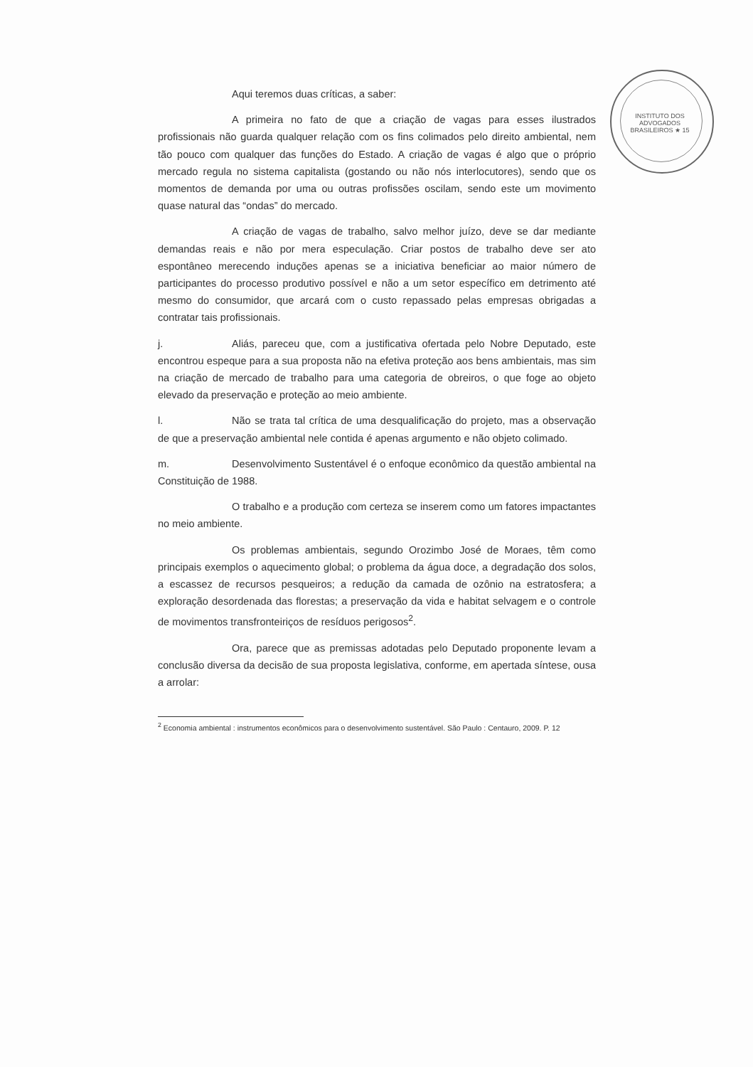INSTITUTO DOS ADVOGADOS BRASILEIROS ★ 15
Aqui teremos duas críticas, a saber:
A primeira no fato de que a criação de vagas para esses ilustrados profissionais não guarda qualquer relação com os fins colimados pelo direito ambiental, nem tão pouco com qualquer das funções do Estado. A criação de vagas é algo que o próprio mercado regula no sistema capitalista (gostando ou não nós interlocutores), sendo que os momentos de demanda por uma ou outras profissões oscilam, sendo este um movimento quase natural das “ondas” do mercado.
A criação de vagas de trabalho, salvo melhor juízo, deve se dar mediante demandas reais e não por mera especulação. Criar postos de trabalho deve ser ato espontâneo merecendo induções apenas se a iniciativa beneficiar ao maior número de participantes do processo produtivo possível e não a um setor específico em detrimento até mesmo do consumidor, que arcará com o custo repassado pelas empresas obrigadas a contratar tais profissionais.
j. Aliás, pareceu que, com a justificativa ofertada pelo Nobre Deputado, este encontrou espeque para a sua proposta não na efetiva proteção aos bens ambientais, mas sim na criação de mercado de trabalho para uma categoria de obreiros, o que foge ao objeto elevado da preservação e proteção ao meio ambiente.
l. Não se trata tal crítica de uma desqualificação do projeto, mas a observação de que a preservação ambiental nele contida é apenas argumento e não objeto colimado.
m. Desenvolvimento Sustentável é o enfoque econômico da questão ambiental na Constituição de 1988.
O trabalho e a produção com certeza se inserem como um fatores impactantes no meio ambiente.
Os problemas ambientais, segundo Orozimbo José de Moraes, têm como principais exemplos o aquecimento global; o problema da água doce, a degradação dos solos, a escassez de recursos pesqueiros; a redução da camada de ozônio na estratosfera; a exploração desordenada das florestas; a preservação da vida e habitat selvagem e o controle de movimentos transfronteiriços de resíduos perigosos<sup>2</sup>.
Ora, parece que as premissas adotadas pelo Deputado proponente levam a conclusão diversa da decisão de sua proposta legislativa, conforme, em apertada síntese, ousa a arrolar:
<sup>2</sup> Economia ambiental : instrumentos econômicos para o desenvolvimento sustentável. São Paulo : Centauro, 2009. P. 12